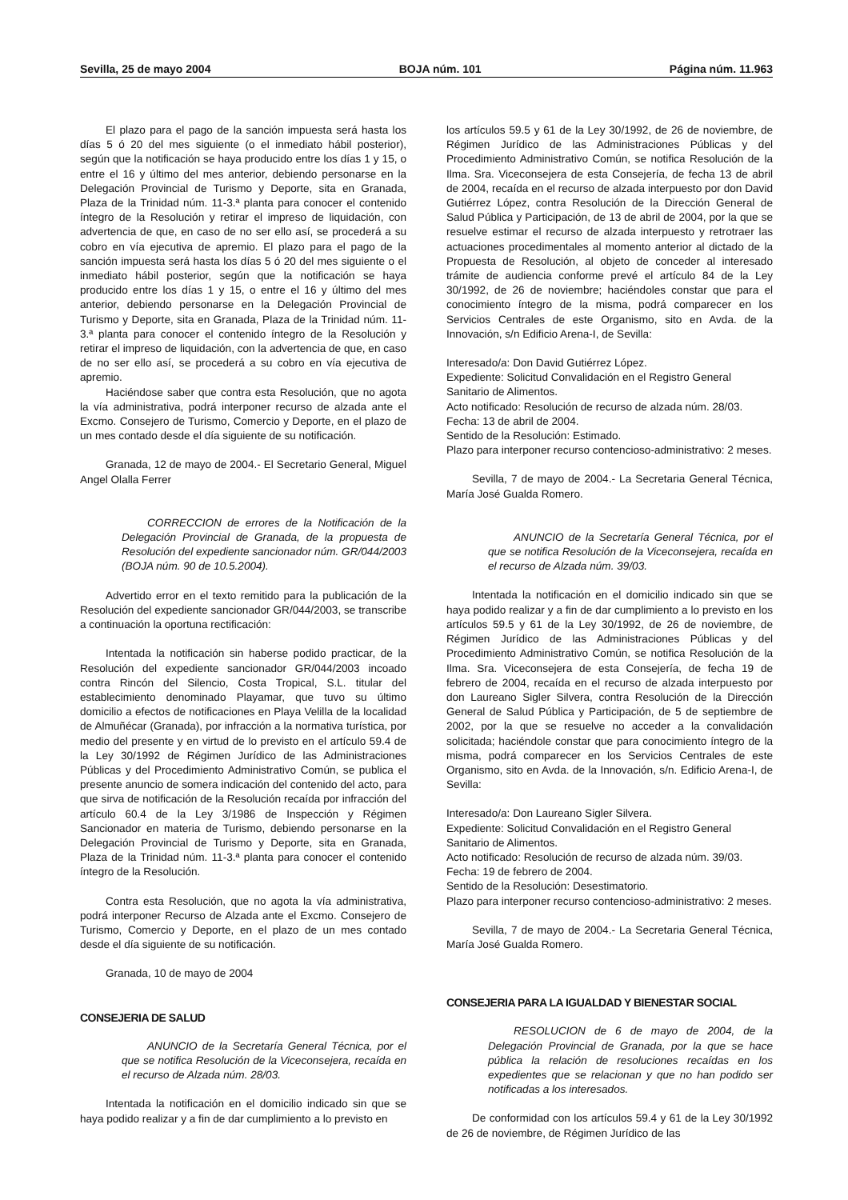Sevilla, 25 de mayo 2004 BOJA núm. 101 Página núm. 11.963
El plazo para el pago de la sanción impuesta será hasta los días 5 ó 20 del mes siguiente (o el inmediato hábil posterior), según que la notificación se haya producido entre los días 1 y 15, o entre el 16 y último del mes anterior, debiendo personarse en la Delegación Provincial de Turismo y Deporte, sita en Granada, Plaza de la Trinidad núm. 11-3.ª planta para conocer el contenido íntegro de la Resolución y retirar el impreso de liquidación, con advertencia de que, en caso de no ser ello así, se procederá a su cobro en vía ejecutiva de apremio. El plazo para el pago de la sanción impuesta será hasta los días 5 ó 20 del mes siguiente o el inmediato hábil posterior, según que la notificación se haya producido entre los días 1 y 15, o entre el 16 y último del mes anterior, debiendo personarse en la Delegación Provincial de Turismo y Deporte, sita en Granada, Plaza de la Trinidad núm. 11-3.ª planta para conocer el contenido íntegro de la Resolución y retirar el impreso de liquidación, con la advertencia de que, en caso de no ser ello así, se procederá a su cobro en vía ejecutiva de apremio.
Haciéndose saber que contra esta Resolución, que no agota la vía administrativa, podrá interponer recurso de alzada ante el Excmo. Consejero de Turismo, Comercio y Deporte, en el plazo de un mes contado desde el día siguiente de su notificación.
Granada, 12 de mayo de 2004.- El Secretario General, Miguel Angel Olalla Ferrer
CORRECCION de errores de la Notificación de la Delegación Provincial de Granada, de la propuesta de Resolución del expediente sancionador núm. GR/044/2003 (BOJA núm. 90 de 10.5.2004).
Advertido error en el texto remitido para la publicación de la Resolución del expediente sancionador GR/044/2003, se transcribe a continuación la oportuna rectificación:
Intentada la notificación sin haberse podido practicar, de la Resolución del expediente sancionador GR/044/2003 incoado contra Rincón del Silencio, Costa Tropical, S.L. titular del establecimiento denominado Playamar, que tuvo su último domicilio a efectos de notificaciones en Playa Velilla de la localidad de Almuñécar (Granada), por infracción a la normativa turística, por medio del presente y en virtud de lo previsto en el artículo 59.4 de la Ley 30/1992 de Régimen Jurídico de las Administraciones Públicas y del Procedimiento Administrativo Común, se publica el presente anuncio de somera indicación del contenido del acto, para que sirva de notificación de la Resolución recaída por infracción del artículo 60.4 de la Ley 3/1986 de Inspección y Régimen Sancionador en materia de Turismo, debiendo personarse en la Delegación Provincial de Turismo y Deporte, sita en Granada, Plaza de la Trinidad núm. 11-3.ª planta para conocer el contenido íntegro de la Resolución.
Contra esta Resolución, que no agota la vía administrativa, podrá interponer Recurso de Alzada ante el Excmo. Consejero de Turismo, Comercio y Deporte, en el plazo de un mes contado desde el día siguiente de su notificación.
Granada, 10 de mayo de 2004
CONSEJERIA DE SALUD
ANUNCIO de la Secretaría General Técnica, por el que se notifica Resolución de la Viceconsejera, recaída en el recurso de Alzada núm. 28/03.
Intentada la notificación en el domicilio indicado sin que se haya podido realizar y a fin de dar cumplimiento a lo previsto en
los artículos 59.5 y 61 de la Ley 30/1992, de 26 de noviembre, de Régimen Jurídico de las Administraciones Públicas y del Procedimiento Administrativo Común, se notifica Resolución de la Ilma. Sra. Viceconsejera de esta Consejería, de fecha 13 de abril de 2004, recaída en el recurso de alzada interpuesto por don David Gutiérrez López, contra Resolución de la Dirección General de Salud Pública y Participación, de 13 de abril de 2004, por la que se resuelve estimar el recurso de alzada interpuesto y retrotraer las actuaciones procedimentales al momento anterior al dictado de la Propuesta de Resolución, al objeto de conceder al interesado trámite de audiencia conforme prevé el artículo 84 de la Ley 30/1992, de 26 de noviembre; haciéndoles constar que para el conocimiento íntegro de la misma, podrá comparecer en los Servicios Centrales de este Organismo, sito en Avda. de la Innovación, s/n Edificio Arena-I, de Sevilla:
Interesado/a: Don David Gutiérrez López.
Expediente: Solicitud Convalidación en el Registro General Sanitario de Alimentos.
Acto notificado: Resolución de recurso de alzada núm. 28/03.
Fecha: 13 de abril de 2004.
Sentido de la Resolución: Estimado.
Plazo para interponer recurso contencioso-administrativo: 2 meses.
Sevilla, 7 de mayo de 2004.- La Secretaria General Técnica, María José Gualda Romero.
ANUNCIO de la Secretaría General Técnica, por el que se notifica Resolución de la Viceconsejera, recaída en el recurso de Alzada núm. 39/03.
Intentada la notificación en el domicilio indicado sin que se haya podido realizar y a fin de dar cumplimiento a lo previsto en los artículos 59.5 y 61 de la Ley 30/1992, de 26 de noviembre, de Régimen Jurídico de las Administraciones Públicas y del Procedimiento Administrativo Común, se notifica Resolución de la Ilma. Sra. Viceconsejera de esta Consejería, de fecha 19 de febrero de 2004, recaída en el recurso de alzada interpuesto por don Laureano Sigler Silvera, contra Resolución de la Dirección General de Salud Pública y Participación, de 5 de septiembre de 2002, por la que se resuelve no acceder a la convalidación solicitada; haciéndole constar que para conocimiento íntegro de la misma, podrá comparecer en los Servicios Centrales de este Organismo, sito en Avda. de la Innovación, s/n. Edificio Arena-I, de Sevilla:
Interesado/a: Don Laureano Sigler Silvera.
Expediente: Solicitud Convalidación en el Registro General Sanitario de Alimentos.
Acto notificado: Resolución de recurso de alzada núm. 39/03.
Fecha: 19 de febrero de 2004.
Sentido de la Resolución: Desestimatorio.
Plazo para interponer recurso contencioso-administrativo: 2 meses.
Sevilla, 7 de mayo de 2004.- La Secretaria General Técnica, María José Gualda Romero.
CONSEJERIA PARA LA IGUALDAD Y BIENESTAR SOCIAL
RESOLUCION de 6 de mayo de 2004, de la Delegación Provincial de Granada, por la que se hace pública la relación de resoluciones recaídas en los expedientes que se relacionan y que no han podido ser notificadas a los interesados.
De conformidad con los artículos 59.4 y 61 de la Ley 30/1992 de 26 de noviembre, de Régimen Jurídico de las